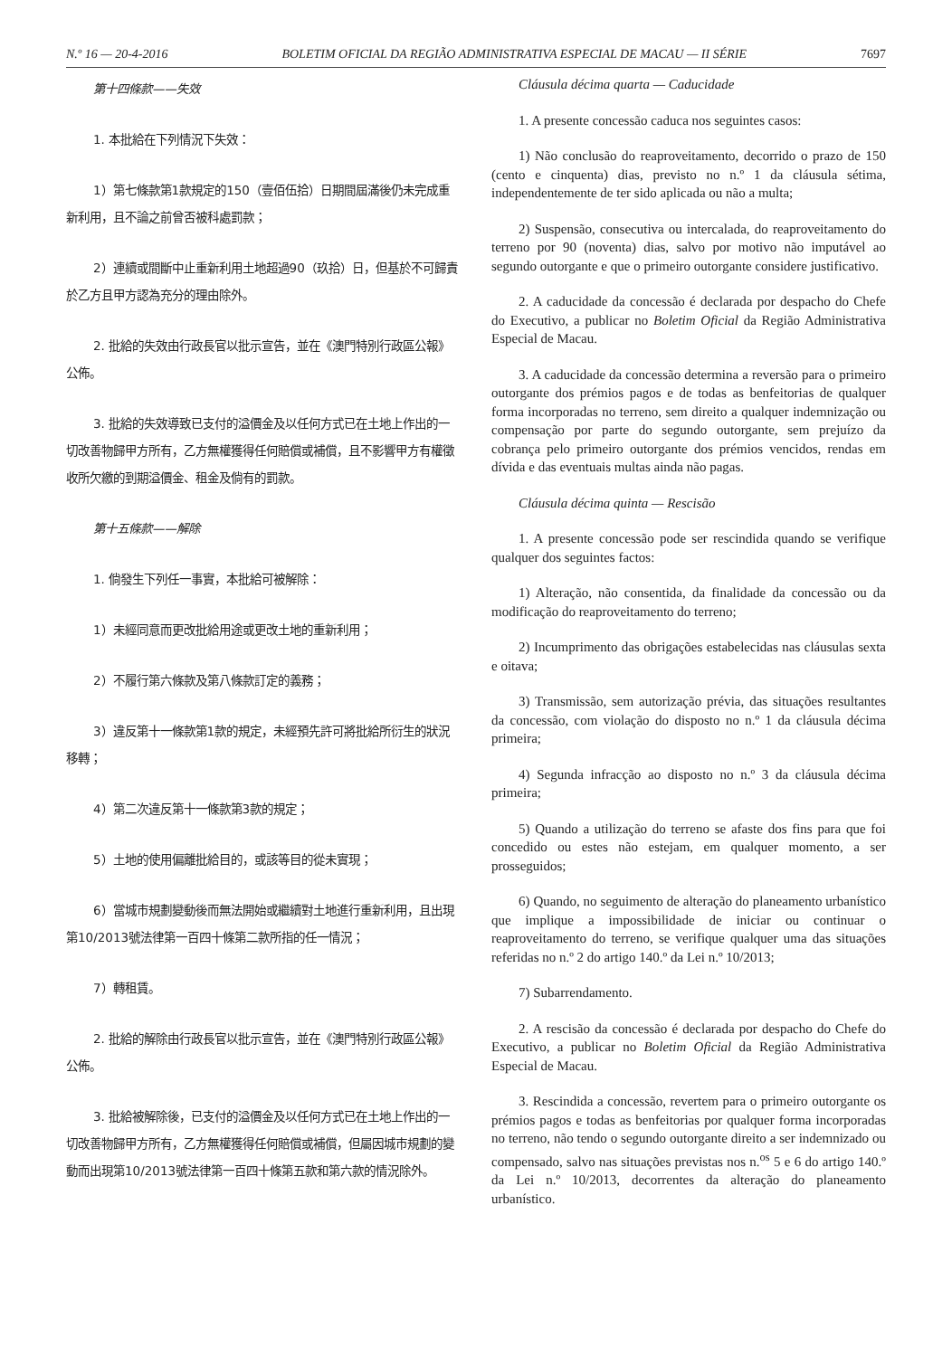N.º 16 — 20-4-2016 BOLETIM OFICIAL DA REGIÃO ADMINISTRATIVA ESPECIAL DE MACAU — II SÉRIE 7697
第十四條款——失效
1. 本批給在下列情況下失效：
1）第七條款第1款規定的150（壹佰伍拾）日期間屆滿後仍未完成重新利用，且不論之前曾否被科處罰款；
2）連續或間斷中止重新利用土地超過90（玖拾）日，但基於不可歸責於乙方且甲方認為充分的理由除外。
2. 批給的失效由行政長官以批示宣告，並在《澳門特別行政區公報》公佈。
3. 批給的失效導致已支付的溢價金及以任何方式已在土地上作出的一切改善物歸甲方所有，乙方無權獲得任何賠償或補償，且不影響甲方有權徵收所欠繳的到期溢價金、租金及倘有的罰款。
第十五條款——解除
1. 倘發生下列任一事實，本批給可被解除：
1）未經同意而更改批給用途或更改土地的重新利用；
2）不履行第六條款及第八條款訂定的義務；
3）違反第十一條款第1款的規定，未經預先許可將批給所衍生的狀況移轉；
4）第二次違反第十一條款第3款的規定；
5）土地的使用偏離批給目的，或該等目的從未實現；
6）當城市規劃變動後而無法開始或繼續對土地進行重新利用，且出現第10/2013號法律第一百四十條第二款所指的任一情況；
7）轉租賃。
2. 批給的解除由行政長官以批示宣告，並在《澳門特別行政區公報》公佈。
3. 批給被解除後，已支付的溢價金及以任何方式已在土地上作出的一切改善物歸甲方所有，乙方無權獲得任何賠償或補償，但屬因城市規劃的變動而出現第10/2013號法律第一百四十條第五款和第六款的情況除外。
Cláusula décima quarta — Caducidade
1. A presente concessão caduca nos seguintes casos:
1) Não conclusão do reaproveitamento, decorrido o prazo de 150 (cento e cinquenta) dias, previsto no n.º 1 da cláusula sétima, independentemente de ter sido aplicada ou não a multa;
2) Suspensão, consecutiva ou intercalada, do reaproveitamento do terreno por 90 (noventa) dias, salvo por motivo não imputável ao segundo outorgante e que o primeiro outorgante considere justificativo.
2. A caducidade da concessão é declarada por despacho do Chefe do Executivo, a publicar no Boletim Oficial da Região Administrativa Especial de Macau.
3. A caducidade da concessão determina a reversão para o primeiro outorgante dos prémios pagos e de todas as benfeitorias de qualquer forma incorporadas no terreno, sem direito a qualquer indemnização ou compensação por parte do segundo outorgante, sem prejuízo da cobrança pelo primeiro outorgante dos prémios vencidos, rendas em dívida e das eventuais multas ainda não pagas.
Cláusula décima quinta — Rescisão
1. A presente concessão pode ser rescindida quando se verifique qualquer dos seguintes factos:
1) Alteração, não consentida, da finalidade da concessão ou da modificação do reaproveitamento do terreno;
2) Incumprimento das obrigações estabelecidas nas cláusulas sexta e oitava;
3) Transmissão, sem autorização prévia, das situações resultantes da concessão, com violação do disposto no n.º 1 da cláusula décima primeira;
4) Segunda infracção ao disposto no n.º 3 da cláusula décima primeira;
5) Quando a utilização do terreno se afaste dos fins para que foi concedido ou estes não estejam, em qualquer momento, a ser prosseguidos;
6) Quando, no seguimento de alteração do planeamento urbanístico que implique a impossibilidade de iniciar ou continuar o reaproveitamento do terreno, se verifique qualquer uma das situações referidas no n.º 2 do artigo 140.º da Lei n.º 10/2013;
7) Subarrendamento.
2. A rescisão da concessão é declarada por despacho do Chefe do Executivo, a publicar no Boletim Oficial da Região Administrativa Especial de Macau.
3. Rescindida a concessão, revertem para o primeiro outorgante os prémios pagos e todas as benfeitorias por qualquer forma incorporadas no terreno, não tendo o segundo outorgante direito a ser indemnizado ou compensado, salvo nas situações previstas nos n.<sup>os</sup> 5 e 6 do artigo 140.º da Lei n.º 10/2013, decorrentes da alteração do planeamento urbanístico.